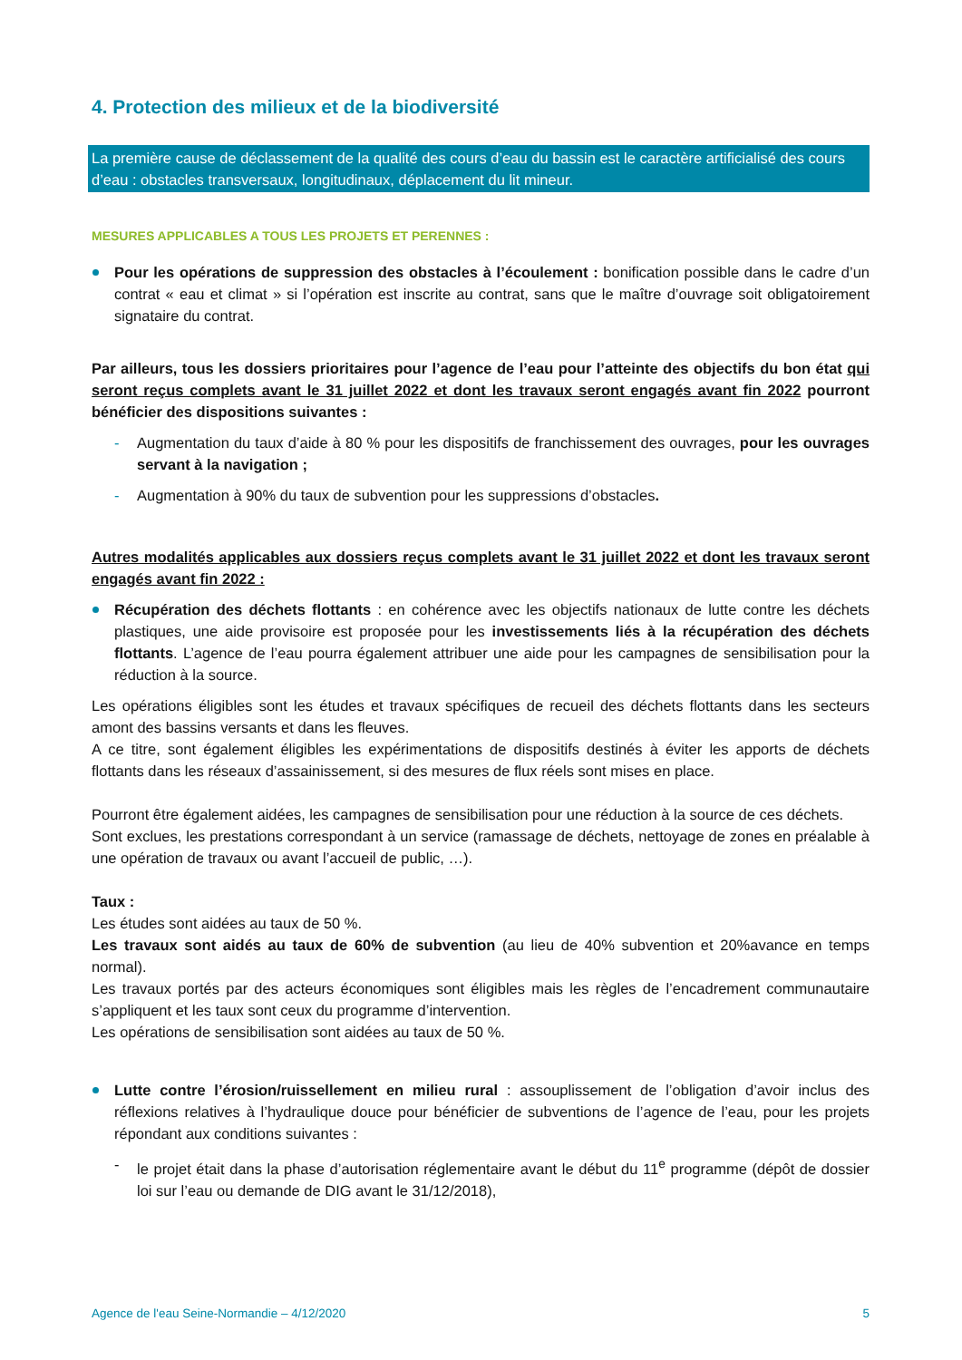4. Protection des milieux et de la biodiversité
La première cause de déclassement de la qualité des cours d’eau du bassin est le caractère artificialisé des cours d’eau : obstacles transversaux, longitudinaux, déplacement du lit mineur.
MESURES APPLICABLES A TOUS LES PROJETS ET PERENNES :
Pour les opérations de suppression des obstacles à l’écoulement : bonification possible dans le cadre d’un contrat « eau et climat » si l’opération est inscrite au contrat, sans que le maître d’ouvrage soit obligatoirement signataire du contrat.
Par ailleurs, tous les dossiers prioritaires pour l’agence de l’eau pour l’atteinte des objectifs du bon état qui seront reçus complets avant le 31 juillet 2022 et dont les travaux seront engagés avant fin 2022 pourront bénéficier des dispositions suivantes :
- Augmentation du taux d’aide à 80 % pour les dispositifs de franchissement des ouvrages, pour les ouvrages servant à la navigation ;
- Augmentation à 90% du taux de subvention pour les suppressions d’obstacles.
Autres modalités applicables aux dossiers reçus complets avant le 31 juillet 2022 et dont les travaux seront engagés avant fin 2022 :
Récupération des déchets flottants : en cohérence avec les objectifs nationaux de lutte contre les déchets plastiques, une aide provisoire est proposée pour les investissements liés à la récupération des déchets flottants. L’agence de l’eau pourra également attribuer une aide pour les campagnes de sensibilisation pour la réduction à la source.
Les opérations éligibles sont les études et travaux spécifiques de recueil des déchets flottants dans les secteurs amont des bassins versants et dans les fleuves.
A ce titre, sont également éligibles les expérimentations de dispositifs destinés à éviter les apports de déchets flottants dans les réseaux d’assainissement, si des mesures de flux réels sont mises en place.
Pourront être également aidées, les campagnes de sensibilisation pour une réduction à la source de ces déchets.
Sont exclues, les prestations correspondant à un service (ramassage de déchets, nettoyage de zones en préalable à une opération de travaux ou avant l’accueil de public, …).
Taux :
Les études sont aidées au taux de 50 %.
Les travaux sont aidés au taux de 60% de subvention (au lieu de 40% subvention et 20%avance en temps normal).
Les travaux portés par des acteurs économiques sont éligibles mais les règles de l’encadrement communautaire s’appliquent et les taux sont ceux du programme d’intervention.
Les opérations de sensibilisation sont aidées au taux de 50 %.
Lutte contre l’érosion/ruissellement en milieu rural : assouplissement de l’obligation d’avoir inclus des réflexions relatives à l’hydraulique douce pour bénéficier de subventions de l’agence de l’eau, pour les projets répondant aux conditions suivantes :
- le projet était dans la phase d’autorisation réglementaire avant le début du 11<sup>e</sup> programme (dépôt de dossier loi sur l’eau ou demande de DIG avant le 31/12/2018),
Agence de l'eau Seine-Normandie – 4/12/2020 5